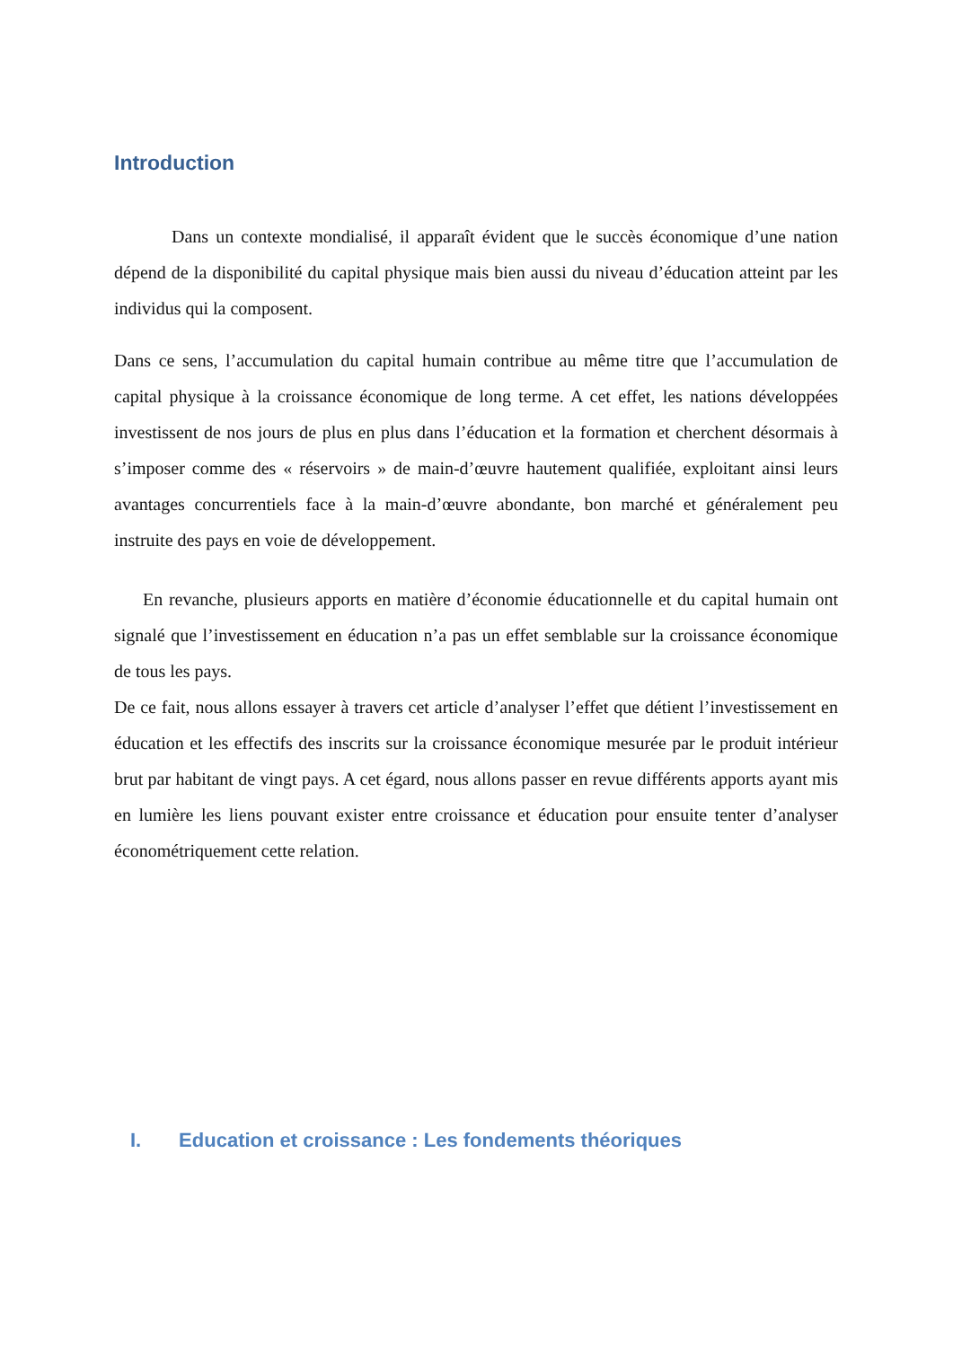Introduction
Dans un contexte mondialisé, il apparaît évident que le succès économique d’une nation dépend de la disponibilité du capital physique mais bien aussi du niveau d’éducation atteint par les individus qui la composent.
Dans ce sens, l’accumulation du capital humain contribue au même titre que l’accumulation de capital physique à la croissance économique de long terme. A cet effet, les nations développées investissent de nos jours de plus en plus dans l’éducation et la formation et cherchent désormais à s’imposer comme des « réservoirs » de main-d’œuvre hautement qualifiée, exploitant ainsi leurs avantages concurrentiels face à la main-d’œuvre abondante, bon marché et généralement peu instruite des pays en voie de développement.
En revanche, plusieurs apports en matière d’économie éducationnelle et du capital humain ont signalé que l’investissement en éducation n’a pas un effet semblable sur la croissance économique de tous les pays.
De ce fait, nous allons essayer à travers cet article d’analyser l’effet que détient l’investissement en éducation et les effectifs des inscrits sur la croissance économique mesurée par le produit intérieur brut par habitant de vingt pays. A cet égard, nous allons passer en revue différents apports ayant mis en lumière les liens pouvant exister entre croissance et éducation pour ensuite tenter d’analyser économétriquement cette relation.
I. Education et croissance : Les fondements théoriques